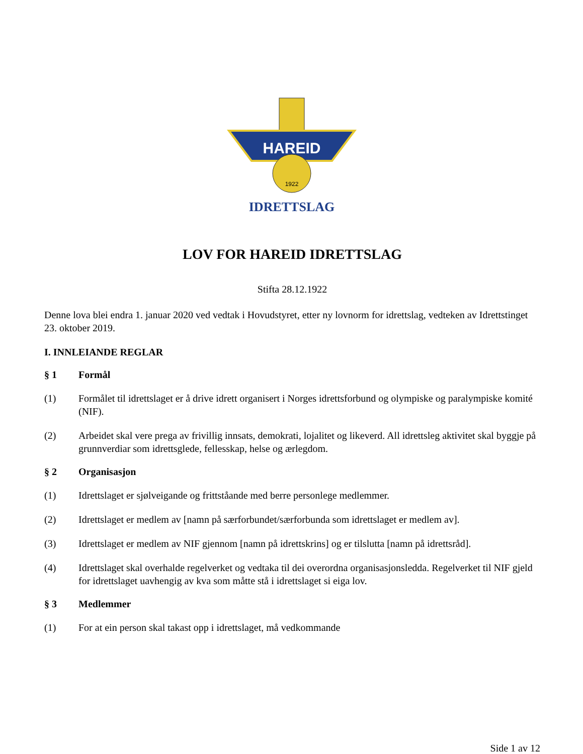HAREID
1922
IDRETTSLAG
LOV FOR HAREID IDRETTSLAG
Stifta 28.12.1922
Denne lova blei endra 1. januar 2020 ved vedtak i Hovudstyret, etter ny lovnorm for idrettslag, vedteken av Idrettstinget 23. oktober 2019.
I. INNLEIANDE REGLAR
§ 1 Formål
(1) Formålet til idrettslaget er å drive idrett organisert i Norges idrettsforbund og olympiske og paralympiske komité (NIF).
(2) Arbeidet skal vere prega av frivillig innsats, demokrati, lojalitet og likeverd. All idrettsleg aktivitet skal byggje på grunnverdiar som idrettsglede, fellesskap, helse og ærlegdom.
§ 2 Organisasjon
(1) Idrettslaget er sjølveigande og frittståande med berre personlege medlemmer.
(2) Idrettslaget er medlem av [namn på særforbundet/særforbunda som idrettslaget er medlem av].
(3) Idrettslaget er medlem av NIF gjennom [namn på idrettskrins] og er tilslutta [namn på idrettsråd].
(4) Idrettslaget skal overhalde regelverket og vedtaka til dei overordna organisasjonsledda. Regelverket til NIF gjeld for idrettslaget uavhengig av kva som måtte stå i idrettslaget si eiga lov.
§ 3 Medlemmer
(1) For at ein person skal takast opp i idrettslaget, må vedkommande
Side 1 av 12